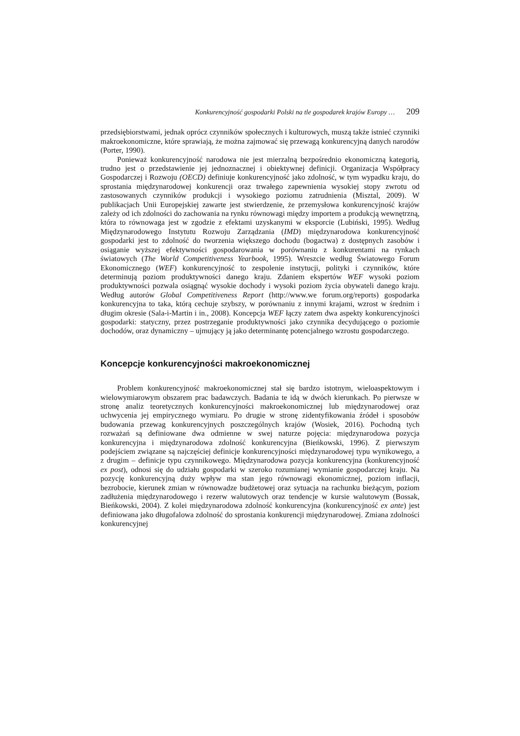Konkurencyjność gospodarki Polski na tle gospodarek krajów Europy … 209
przedsiębiorstwami, jednak oprócz czynników społecznych i kulturowych, muszą także istnieć czynniki makroekonomiczne, które sprawiają, że można zajmować się przewagą konkurencyjną danych narodów (Porter, 1990).
Ponieważ konkurencyjność narodowa nie jest mierzalną bezpośrednio ekonomiczną kategorią, trudno jest o przedstawienie jej jednoznacznej i obiektywnej definicji. Organizacja Współpracy Gospodarczej i Rozwoju (OECD) definiuje konkurencyjność jako zdolność, w tym wypadku kraju, do sprostania międzynarodowej konkurencji oraz trwałego zapewnienia wysokiej stopy zwrotu od zastosowanych czynników produkcji i wysokiego poziomu zatrudnienia (Misztal, 2009). W publikacjach Unii Europejskiej zawarte jest stwierdzenie, że przemysłowa konkurencyjność krajów zależy od ich zdolności do zachowania na rynku równowagi między importem a produkcją wewnętrzną, która to równowaga jest w zgodzie z efektami uzyskanymi w eksporcie (Lubiński, 1995). Według Międzynarodowego Instytutu Rozwoju Zarządzania (IMD) międzynarodowa konkurencyjność gospodarki jest to zdolność do tworzenia większego dochodu (bogactwa) z dostępnych zasobów i osiąganie wyższej efektywności gospodarowania w porównaniu z konkurentami na rynkach światowych (The World Competitiveness Yearbook, 1995). Wreszcie według Światowego Forum Ekonomicznego (WEF) konkurencyjność to zespolenie instytucji, polityki i czynników, które determinują poziom produktywności danego kraju. Zdaniem ekspertów WEF wysoki poziom produktywności pozwala osiągnąć wysokie dochody i wysoki poziom życia obywateli danego kraju. Według autorów Global Competitiveness Report (http://www.we forum.org/reports) gospodarka konkurencyjna to taka, którą cechuje szybszy, w porównaniu z innymi krajami, wzrost w średnim i długim okresie (Sala-i-Martin i in., 2008). Koncepcja WEF łączy zatem dwa aspekty konkurencyjności gospodarki: statyczny, przez postrzeganie produktywności jako czynnika decydującego o poziomie dochodów, oraz dynamiczny – ujmujący ją jako determinantę potencjalnego wzrostu gospodarczego.
Koncepcje konkurencyjności makroekonomicznej
Problem konkurencyjność makroekonomicznej stał się bardzo istotnym, wieloaspektowym i wielowymiarowym obszarem prac badawczych. Badania te idą w dwóch kierunkach. Po pierwsze w stronę analiz teoretycznych konkurencyjności makroekonomicznej lub międzynarodowej oraz uchwycenia jej empirycznego wymiaru. Po drugie w stronę zidentyfikowania źródeł i sposobów budowania przewag konkurencyjnych poszczególnych krajów (Wosiek, 2016). Pochodną tych rozważań są definiowane dwa odmienne w swej naturze pojęcia: międzynarodowa pozycja konkurencyjna i międzynarodowa zdolność konkurencyjna (Bieńkowski, 1996). Z pierwszym podejściem związane są najczęściej definicje konkurencyjności międzynarodowej typu wynikowego, a z drugim – definicje typu czynnikowego. Międzynarodowa pozycja konkurencyjna (konkurencyjność ex post), odnosi się do udziału gospodarki w szeroko rozumianej wymianie gospodarczej kraju. Na pozycję konkurencyjną duży wpływ ma stan jego równowagi ekonomicznej, poziom inflacji, bezrobocie, kierunek zmian w równowadze budżetowej oraz sytuacja na rachunku bieżącym, poziom zadłużenia międzynarodowego i rezerw walutowych oraz tendencje w kursie walutowym (Bossak, Bieńkowski, 2004). Z kolei międzynarodowa zdolność konkurencyjna (konkurencyjność ex ante) jest definiowana jako długofalowa zdolność do sprostania konkurencji międzynarodowej. Zmiana zdolności konkurencyjnej